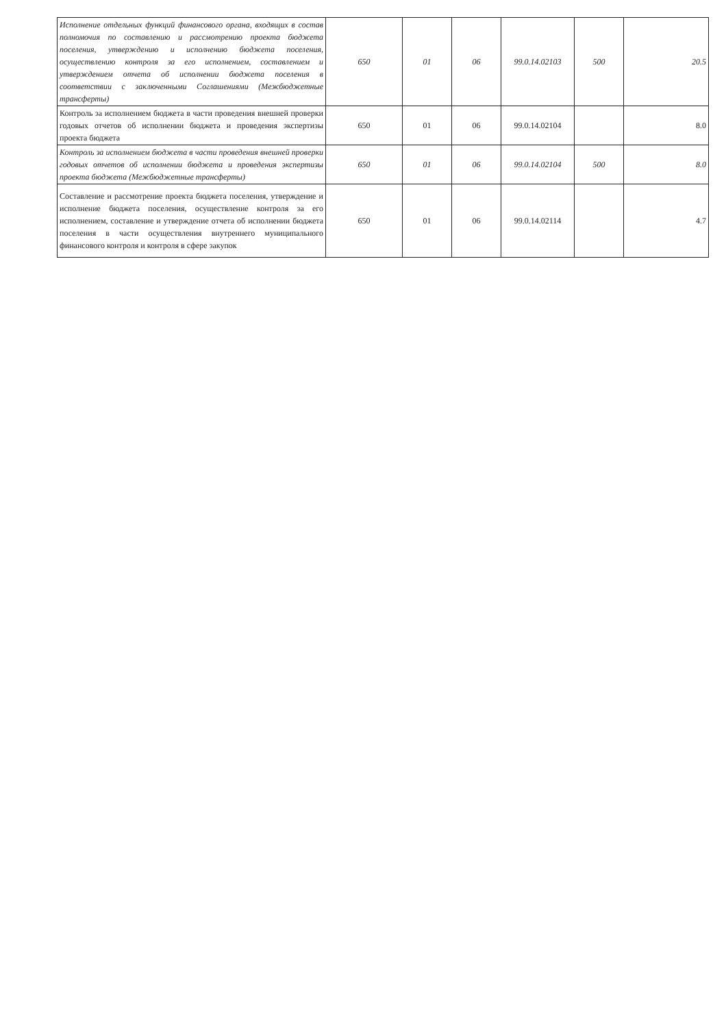| Исполнение отдельных функций финансового органа, входящих в состав полномочия по составлению и рассмотрению проекта бюджета поселения, утверждению и исполнению бюджета поселения, осуществлению контроля за его исполнением, составлением и утверждением отчета об исполнении бюджета поселения в соответствии с заключенными Соглашениями (Межбюджетные трансферты) | 650 | 01 | 06 | 99.0.14.02103 | 500 | 20.5 |
| Контроль за исполнением бюджета в части проведения внешней проверки годовых отчетов об исполнении бюджета и проведения экспертизы проекта бюджета | 650 | 01 | 06 | 99.0.14.02104 | | 8.0 |
| Контроль за исполнением бюджета в части проведения внешней проверки годовых отчетов об исполнении бюджета и проведения экспертизы проекта бюджета (Межбюджетные трансферты) | 650 | 01 | 06 | 99.0.14.02104 | 500 | 8.0 |
| Составление и рассмотрение проекта бюджета поселения, утверждение и исполнение бюджета поселения, осуществление контроля за его исполнением, составление и утверждение отчета об исполнении бюджета поселения в части осуществления внутреннего муниципального финансового контроля и контроля в сфере закупок | 650 | 01 | 06 | 99.0.14.02114 | | 4.7 |